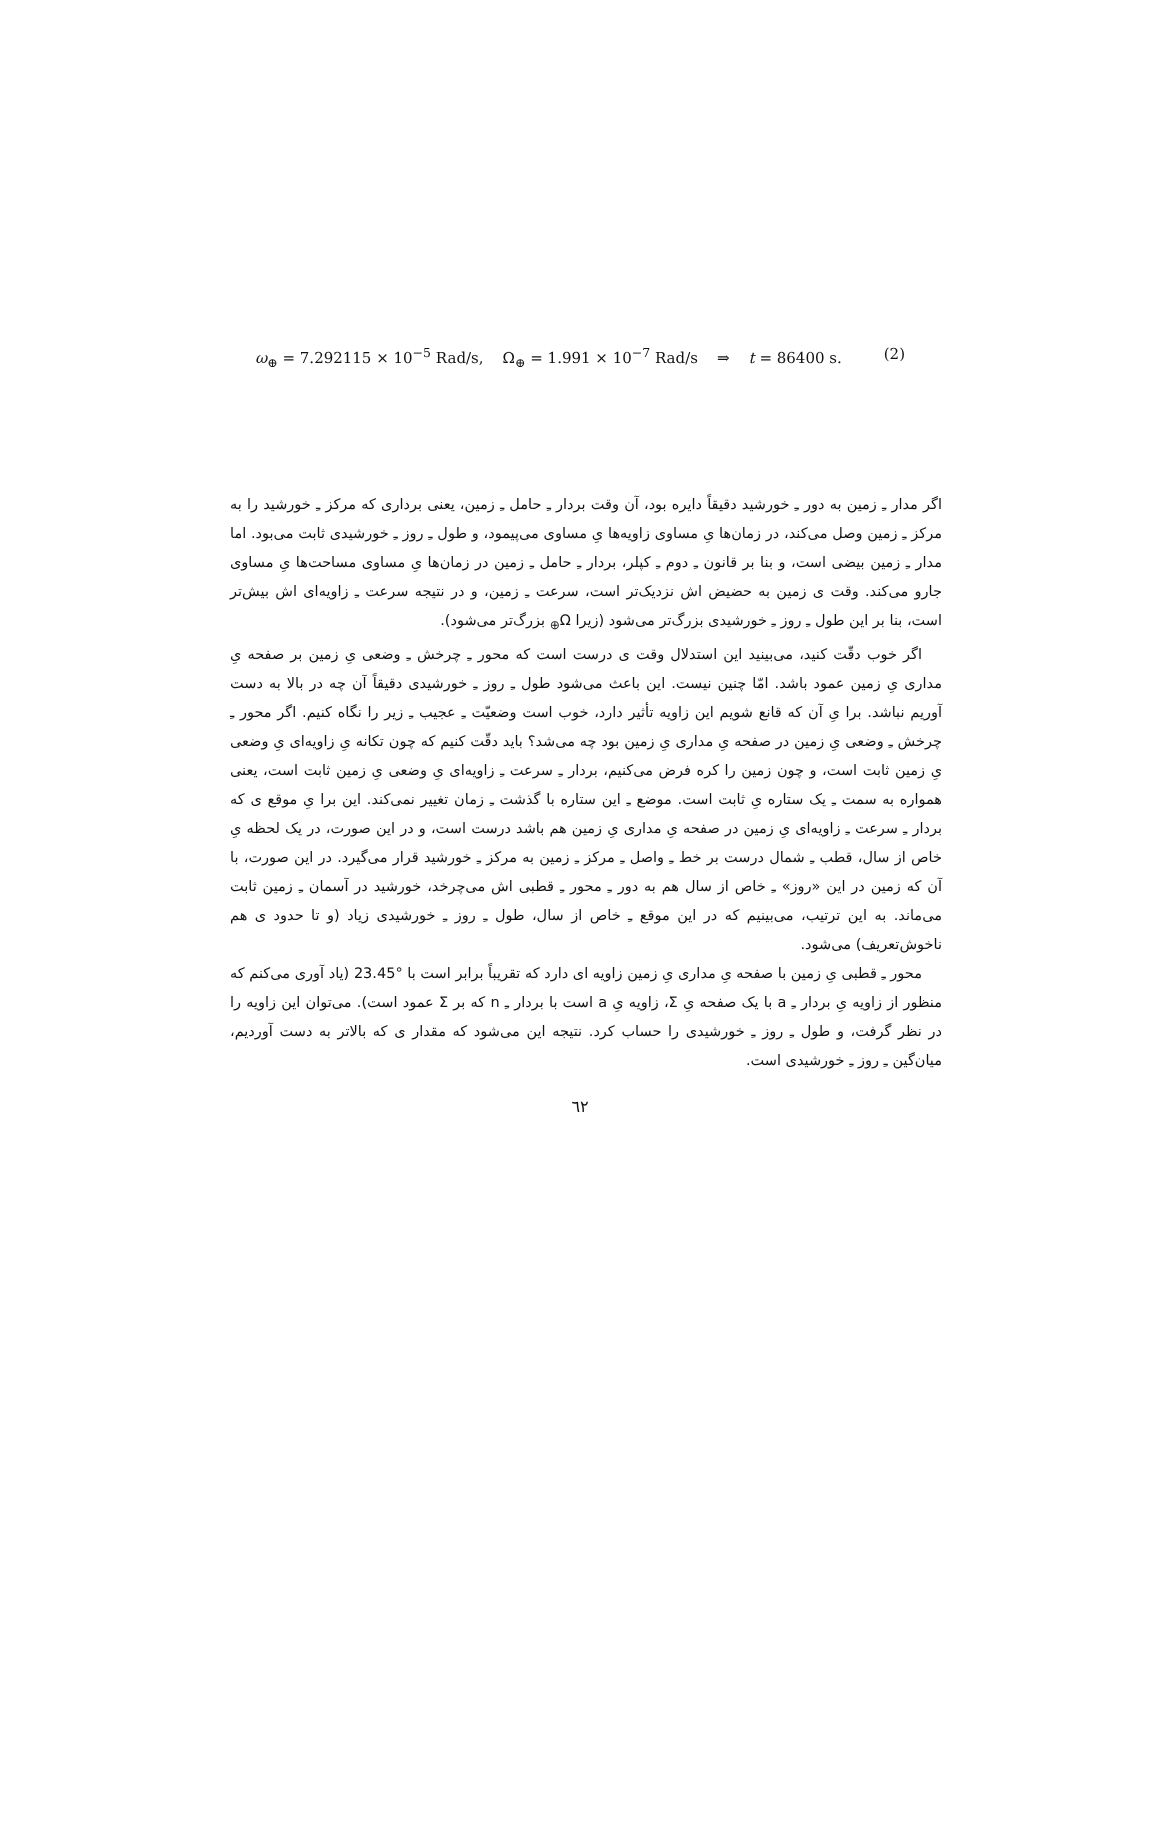ω<sub>⊕</sub> = 7.292115 × 10<sup>−5</sup> Rad/s, Ω<sub>⊕</sub> = 1.991 × 10<sup>−7</sup> Rad/s ⇒ t = 86400 s. (2)
اگر مدار ـِ زمین به دور ـِ خورشید دقیقاً دایره بود، آن وقت بردار ـِ حامل ـِ زمین، یعنی برداری که مرکز ـِ خورشید را به مرکز ـِ زمین وصل می‌کند، در زمان‌ها یِ مساوی زاویه‌ها یِ مساوی می‌پیمود، و طول ـِ روز ـِ خورشیدی ثابت می‌بود. اما مدار ـِ زمین بیضی است، و بنا بر قانون ـِ دوم ـِ کپلر، بردار ـِ حامل ـِ زمین در زمان‌ها یِ مساوی مساحت‌ها یِ مساوی جارو می‌کند. وقت ی زمین به حضیض اش نزدیک‌تر است، سرعت ـِ زمین، و در نتیجه سرعت ـِ زاویه‌ای اش بیش‌تر است، بنا بر این طول ـِ روز ـِ خورشیدی بزرگ‌تر می‌شود (زیرا Ω<sub>⊕</sub> بزرگ‌تر می‌شود).
اگر خوب دقّت کنید، می‌بینید این استدلال وقت ی درست است که محور ـِ چرخش ـِ وضعی یِ زمین بر صفحه یِ مداری یِ زمین عمود باشد. امّا چنین نیست. این باعث می‌شود طول ـِ روز ـِ خورشیدی دقیقاً آن چه در بالا به دست آوریم نباشد. برا یِ آن که قانع شویم این زاویه تأثیر دارد، خوب است وضعیّت ـِ عجیب ـِ زیر را نگاه کنیم. اگر محور ـِ چرخش ـِ وضعی یِ زمین در صفحه یِ مداری یِ زمین بود چه می‌شد؟ باید دقّت کنیم که چون تکانه یِ زاویه‌ای یِ وضعی یِ زمین ثابت است، و چون زمین را کره فرض می‌کنیم، بردار ـِ سرعت ـِ زاویه‌ای یِ وضعی یِ زمین ثابت است، یعنی همواره به سمت ـِ یک ستاره یِ ثابت است. موضع ـِ این ستاره با گذشت ـِ زمان تغییر نمی‌کند. این برا یِ موقع ی که بردار ـِ سرعت ـِ زاویه‌ای یِ زمین در صفحه یِ مداری یِ زمین هم باشد درست است، و در این صورت، در یک لحظه یِ خاص از سال، قطب ـِ شمال درست بر خط ـِ واصل ـِ مرکز ـِ زمین به مرکز ـِ خورشید قرار می‌گیرد. در این صورت، با آن که زمین در این «روز» ـِ خاص از سال هم به دور ـِ محور ـِ قطبی اش می‌چرخد، خورشید در آسمان ـِ زمین ثابت می‌ماند. به این ترتیب، می‌بینیم که در این موقع ـِ خاص از سال، طول ـِ روز ـِ خورشیدی زیاد (و تا حدود ی هم ناخوش‌تعریف) می‌شود.
محور ـِ قطبی یِ زمین با صفحه یِ مداری یِ زمین زاویه ای دارد که تقریباً برابر است با °23.45 (یاد آوری می‌کنم که منظور از زاویه یِ بردار ـِ a با یک صفحه یِ Σ، زاویه یِ a است با بردار ـِ n که بر Σ عمود است). می‌توان این زاویه را در نظر گرفت، و طول ـِ روز ـِ خورشیدی را حساب کرد. نتیجه این می‌شود که مقدار ی که بالاتر به دست آوردیم، میان‌گین ـِ روز ـِ خورشیدی است.
٦٢